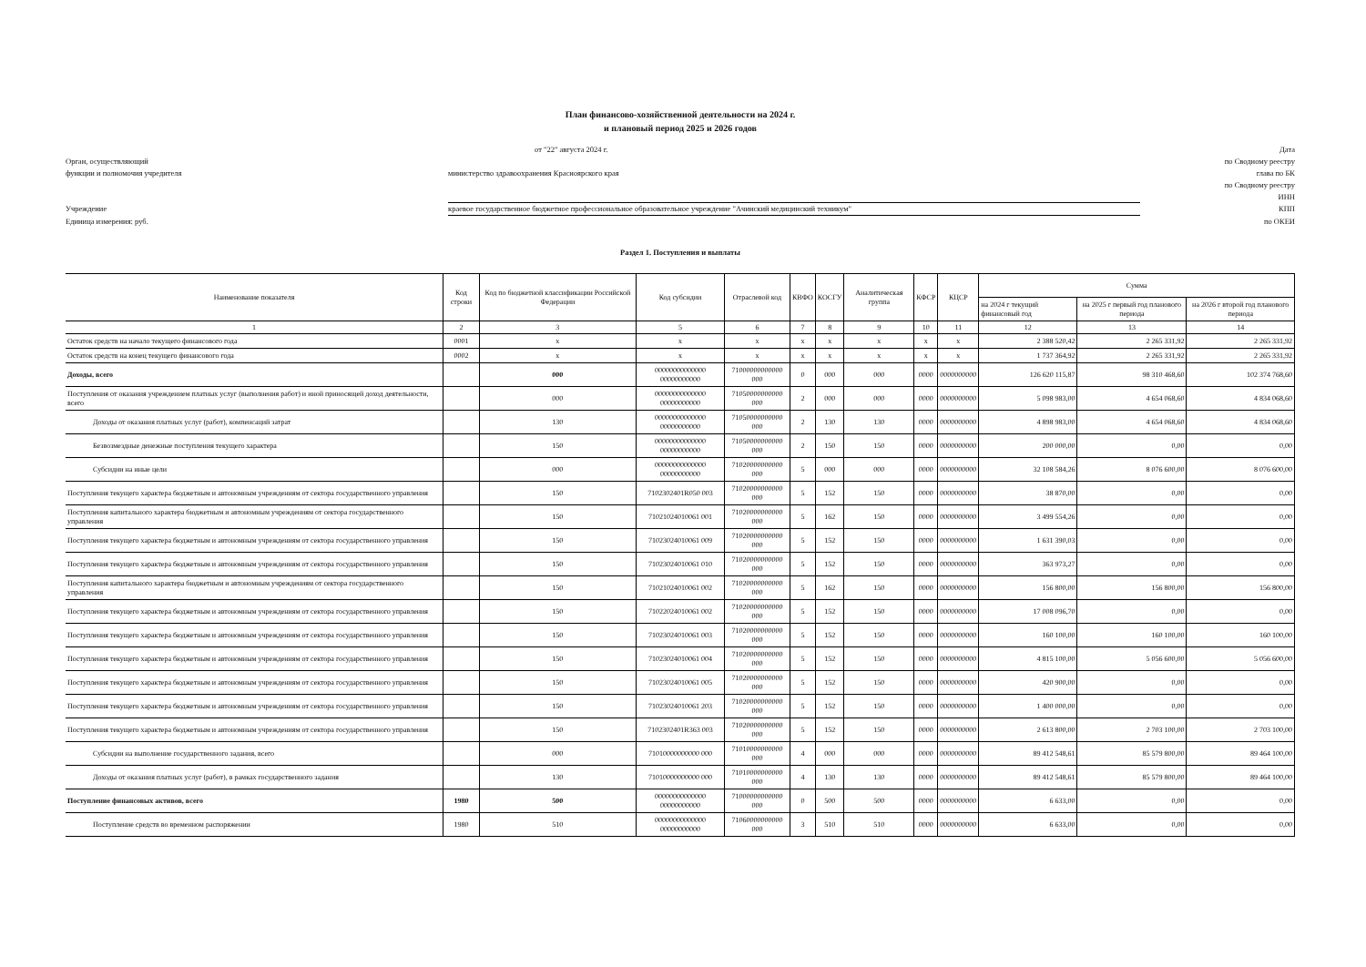План финансово-хозяйственной деятельности на 2024 г.
и плановый период 2025 и 2026 годов
от "22" августа 2024 г.
Дата
Орган, осуществляющий
функции и полномочия учредителя
министерство здравоохранения Красноярского края
по Сводному реестру
глава по БК
по Сводному реестру
ИНН
Учреждение
краевое государственное бюджетное профессиональное образовательное учреждение "Ачинский медицинский техникум"
КПП
Единица измерения: руб.
по ОКЕИ
Раздел 1. Поступления и выплаты
| Наименование показателя | Код строки | Код по бюджетной классификации Российской Федерации | Код субсидии | Отраслевой код | КВФО | КОСГУ | Аналитическая группа | КФСР | КЦСР | Сумма | | |
| --- | --- | --- | --- | --- | --- | --- | --- | --- | --- | --- | --- | --- |
| | | | | | | | | | | на 2024 г текущий финансовый год | на 2025 г первый год планового периода | на 2026 г второй год планового периода |
| 1 | 2 | 3 | 5 | 6 | 7 | 8 | 9 | 10 | 11 | 12 | 13 | 14 |
| Остаток средств на начало текущего финансового года | 0001 | x | x | x | x | x | x | x | x | 2 388 520,42 | 2 265 331,92 | 2 265 331,92 |
| Остаток средств на конец текущего финансового года | 0002 | x | x | x | x | x | x | x | x | 1 737 364,92 | 2 265 331,92 | 2 265 331,92 |
| Доходы, всего | | 000 | 00000000000000 00000000000 | 71000000000000 000 | 0 | 000 | 000 | 0000 | 0000000000 | 126 620 115,87 | 98 310 468,60 | 102 374 768,60 |
| Поступления от оказания учреждением платных услуг (выполнения работ) и иной приносящей доход деятельности, всего | | 000 | 00000000000000 00000000000 | 71050000000000 000 | 2 | 000 | 000 | 0000 | 0000000000 | 5 098 983,00 | 4 654 068,60 | 4 834 068,60 |
| Доходы от оказания платных услуг (работ), компенсаций затрат | | 130 | 00000000000000 00000000000 | 71050000000000 000 | 2 | 130 | 130 | 0000 | 0000000000 | 4 898 983,00 | 4 654 068,60 | 4 834 068,60 |
| Безвозмездные денежные поступления текущего характера | | 150 | 00000000000000 00000000000 | 71050000000000 000 | 2 | 150 | 150 | 0000 | 0000000000 | 200 000,00 | 0,00 | 0,00 |
| Субсидии на иные цели | | 000 | 00000000000000 00000000000 | 71020000000000 000 | 5 | 000 | 000 | 0000 | 0000000000 | 32 108 584,26 | 8 076 600,00 | 8 076 600,00 |
| Поступления текущего характера бюджетным и автономным учреждениям от сектора государственного управления | | 150 | 7102302401R050 003 | 71020000000000 000 | 5 | 152 | 150 | 0000 | 0000000000 | 38 870,00 | 0,00 | 0,00 |
| Поступления капитального характера бюджетным и автономным учреждениям от сектора государственного управления | | 150 | 71021024010061 001 | 71020000000000 000 | 5 | 162 | 150 | 0000 | 0000000000 | 3 499 554,26 | 0,00 | 0,00 |
| Поступления текущего характера бюджетным и автономным учреждениям от сектора государственного управления | | 150 | 71023024010061 009 | 71020000000000 000 | 5 | 152 | 150 | 0000 | 0000000000 | 1 631 390,03 | 0,00 | 0,00 |
| Поступления текущего характера бюджетным и автономным учреждениям от сектора государственного управления | | 150 | 71023024010061 010 | 71020000000000 000 | 5 | 152 | 150 | 0000 | 0000000000 | 363 973,27 | 0,00 | 0,00 |
| Поступления капитального характера бюджетным и автономным учреждениям от сектора государственного управления | | 150 | 71021024010061 002 | 71020000000000 000 | 5 | 162 | 150 | 0000 | 0000000000 | 156 800,00 | 156 800,00 | 156 800,00 |
| Поступления текущего характера бюджетным и автономным учреждениям от сектора государственного управления | | 150 | 71022024010061 002 | 71020000000000 000 | 5 | 152 | 150 | 0000 | 0000000000 | 17 008 096,70 | 0,00 | 0,00 |
| Поступления текущего характера бюджетным и автономным учреждениям от сектора государственного управления | | 150 | 71023024010061 003 | 71020000000000 000 | 5 | 152 | 150 | 0000 | 0000000000 | 160 100,00 | 160 100,00 | 160 100,00 |
| Поступления текущего характера бюджетным и автономным учреждениям от сектора государственного управления | | 150 | 71023024010061 004 | 71020000000000 000 | 5 | 152 | 150 | 0000 | 0000000000 | 4 815 100,00 | 5 056 600,00 | 5 056 600,00 |
| Поступления текущего характера бюджетным и автономным учреждениям от сектора государственного управления | | 150 | 71023024010061 005 | 71020000000000 000 | 5 | 152 | 150 | 0000 | 0000000000 | 420 900,00 | 0,00 | 0,00 |
| Поступления текущего характера бюджетным и автономным учреждениям от сектора государственного управления | | 150 | 71023024010061 203 | 71020000000000 000 | 5 | 152 | 150 | 0000 | 0000000000 | 1 400 000,00 | 0,00 | 0,00 |
| Поступления текущего характера бюджетным и автономным учреждениям от сектора государственного управления | | 150 | 7102302401R363 003 | 71020000000000 000 | 5 | 152 | 150 | 0000 | 0000000000 | 2 613 800,00 | 2 703 100,00 | 2 703 100,00 |
| Субсидии на выполнение государственного задания, всего | | 000 | 71010000000000 000 | 71010000000000 000 | 4 | 000 | 000 | 0000 | 0000000000 | 89 412 548,61 | 85 579 800,00 | 89 464 100,00 |
| Доходы от оказания платных услуг (работ), в рамках государственного задания | | 130 | 71010000000000 000 | 71010000000000 000 | 4 | 130 | 130 | 0000 | 0000000000 | 89 412 548,61 | 85 579 800,00 | 89 464 100,00 |
| Поступление финансовых активов, всего | 1980 | 500 | 00000000000000 00000000000 | 71000000000000 000 | 0 | 500 | 500 | 0000 | 0000000000 | 6 633,00 | 0,00 | 0,00 |
| Поступление средств во временном распоряжении | 1980 | 510 | 00000000000000 00000000000 | 71060000000000 000 | 3 | 510 | 510 | 0000 | 0000000000 | 6 633,00 | 0,00 | 0,00 |